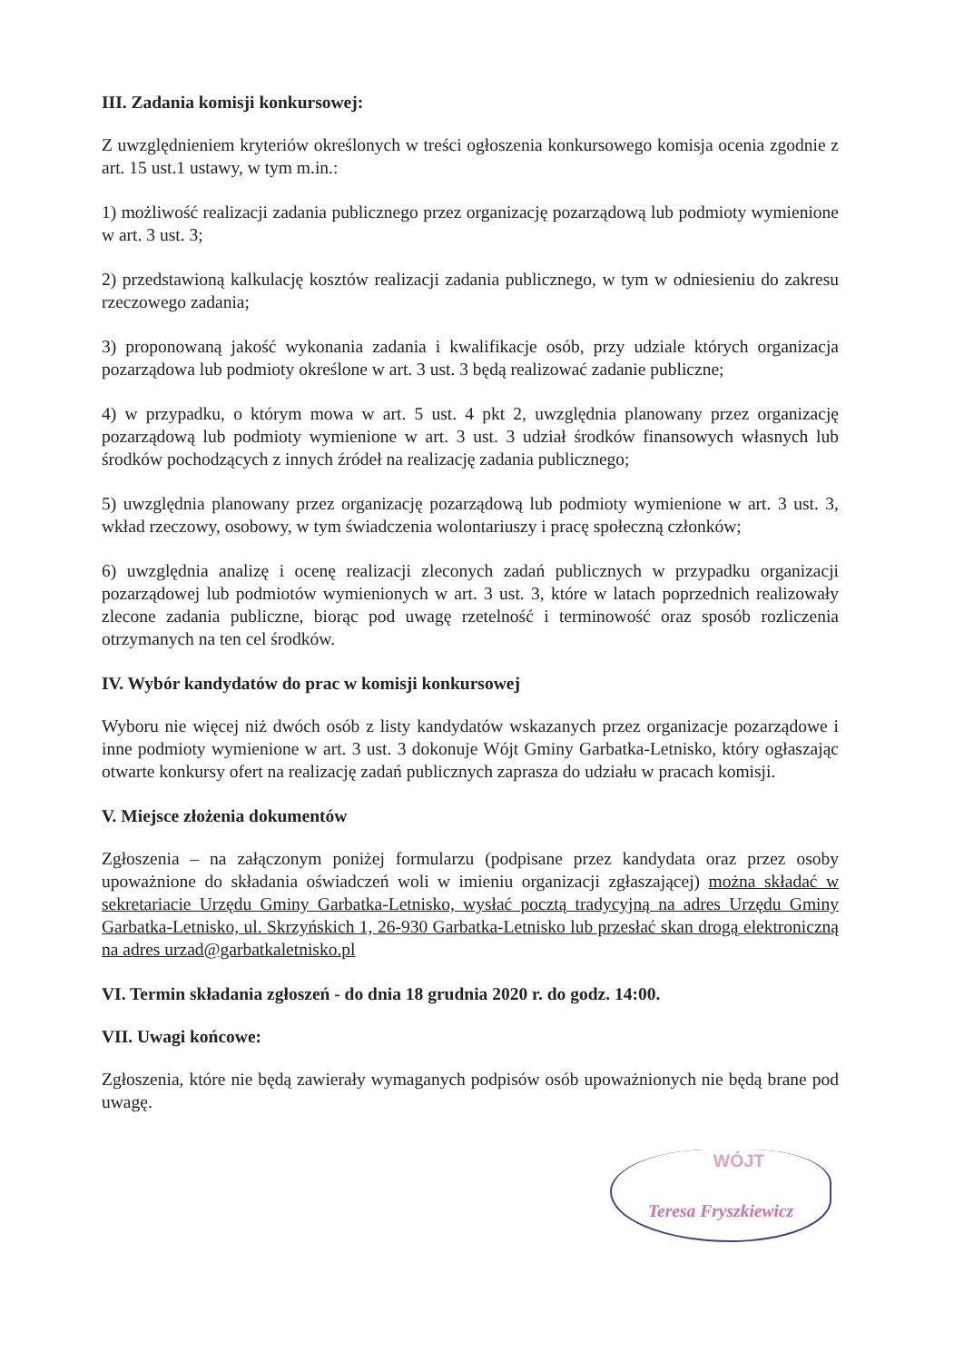III. Zadania komisji konkursowej:
Z uwzględnieniem kryteriów określonych w treści ogłoszenia konkursowego komisja ocenia zgodnie z art. 15 ust.1 ustawy, w tym m.in.:
1) możliwość realizacji zadania publicznego przez organizację pozarządową lub podmioty wymienione w art. 3 ust. 3;
2) przedstawioną kalkulację kosztów realizacji zadania publicznego, w tym w odniesieniu do zakresu rzeczowego zadania;
3) proponowaną jakość wykonania zadania i kwalifikacje osób, przy udziale których organizacja pozarządowa lub podmioty określone w art. 3 ust. 3 będą realizować zadanie publiczne;
4) w przypadku, o którym mowa w art. 5 ust. 4 pkt 2, uwzględnia planowany przez organizację pozarządową lub podmioty wymienione w art. 3 ust. 3 udział środków finansowych własnych lub środków pochodzących z innych źródeł na realizację zadania publicznego;
5) uwzględnia planowany przez organizację pozarządową lub podmioty wymienione w art. 3 ust. 3, wkład rzeczowy, osobowy, w tym świadczenia wolontariuszy i pracę społeczną członków;
6) uwzględnia analizę i ocenę realizacji zleconych zadań publicznych w przypadku organizacji pozarządowej lub podmiotów wymienionych w art. 3 ust. 3, które w latach poprzednich realizowały zlecone zadania publiczne, biorąc pod uwagę rzetelność i terminowość oraz sposób rozliczenia otrzymanych na ten cel środków.
IV. Wybór kandydatów do prac w komisji konkursowej
Wyboru nie więcej niż dwóch osób z listy kandydatów wskazanych przez organizacje pozarządowe i inne podmioty wymienione w art. 3 ust. 3 dokonuje Wójt Gminy Garbatka-Letnisko, który ogłaszając otwarte konkursy ofert na realizację zadań publicznych zaprasza do udziału w pracach komisji.
V. Miejsce złożenia dokumentów
Zgłoszenia – na załączonym poniżej formularzu (podpisane przez kandydata oraz przez osoby upoważnione do składania oświadczeń woli w imieniu organizacji zgłaszającej) można składać w sekretariacie Urzędu Gminy Garbatka-Letnisko, wysłać pocztą tradycyjną na adres Urzędu Gminy Garbatka-Letnisko, ul. Skrzyńskich 1, 26-930 Garbatka-Letnisko lub przesłać skan drogą elektroniczną na adres urzad@garbatkaletnisko.pl
VI. Termin składania zgłoszeń - do dnia 18 grudnia 2020 r. do godz. 14:00.
VII. Uwagi końcowe:
Zgłoszenia, które nie będą zawierały wymaganych podpisów osób upoważnionych nie będą brane pod uwagę.
WÓJT
Teresa Fryszkiewicz